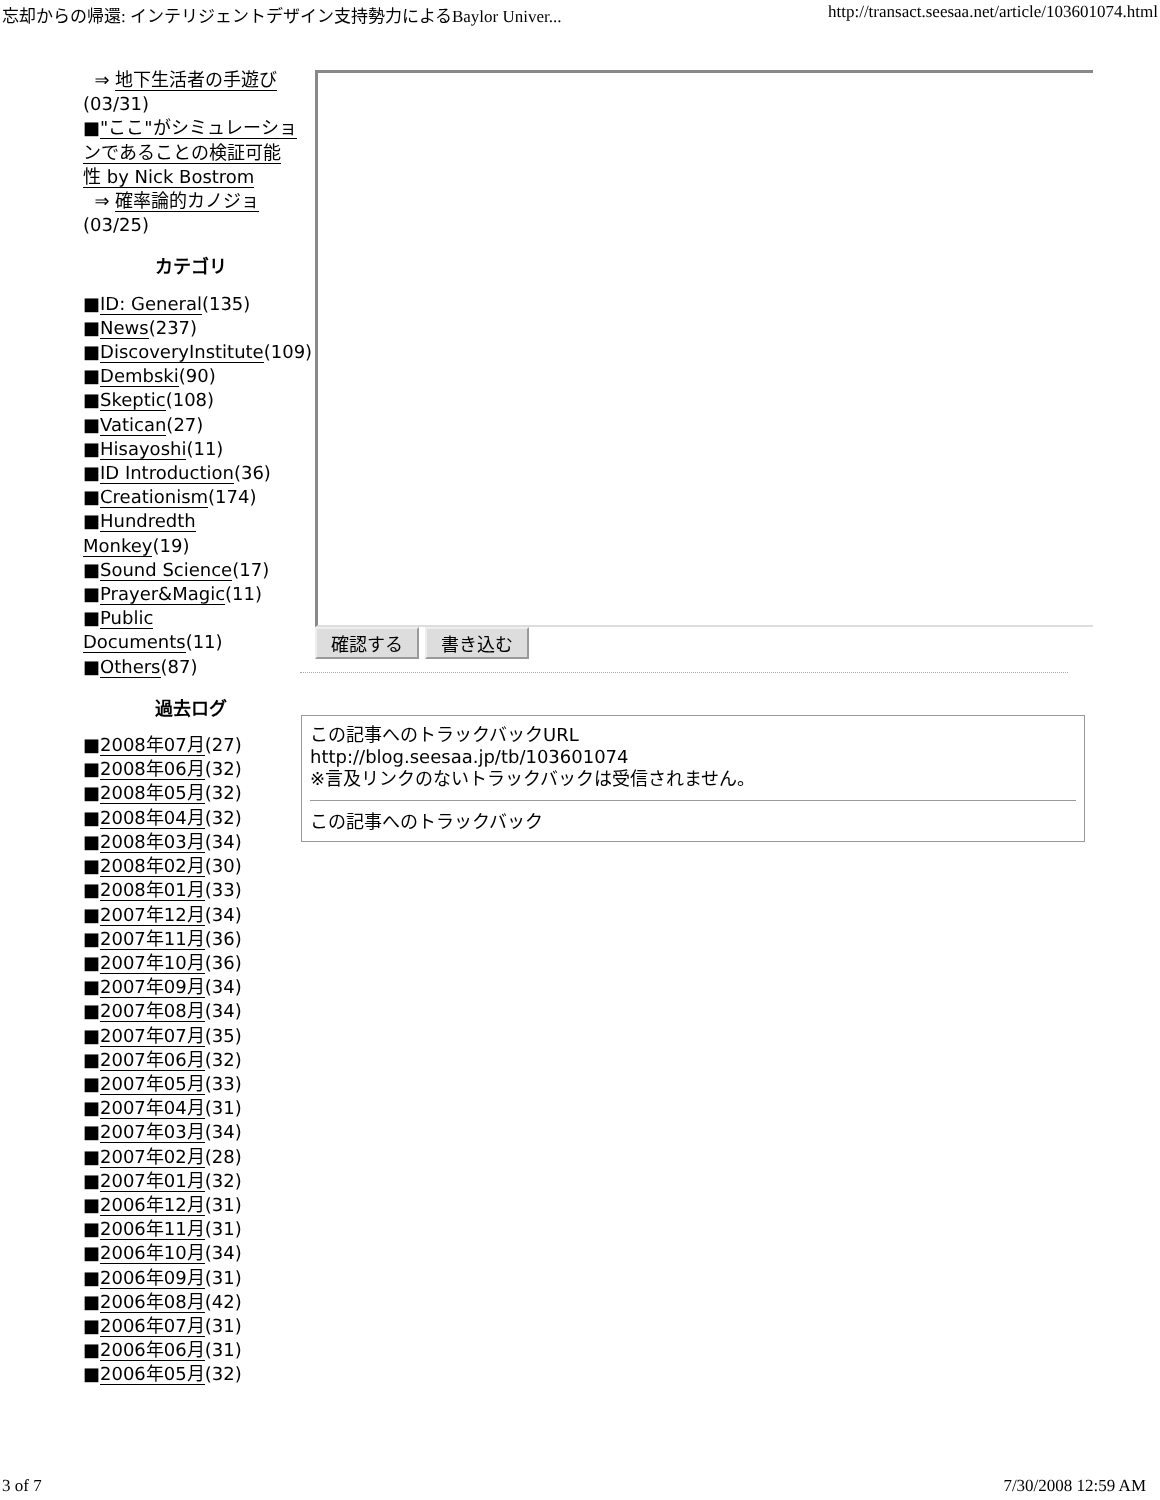忘却からの帰還: インテリジェントデザイン支持勢力によるBaylor Univer... http://transact.seesaa.net/article/103601074.html
⇒ 地下生活者の手遊び (03/31)
■"ここ"がシミュレーションであることの検証可能性 by Nick Bostrom
⇒ 確率論的カノジョ
(03/25)
カテゴリ
■ID: General(135)
■News(237)
■DiscoveryInstitute(109)
■Dembski(90)
■Skeptic(108)
■Vatican(27)
■Hisayoshi(11)
■ID Introduction(36)
■Creationism(174)
■Hundredth Monkey(19)
■Sound Science(17)
■Prayer&Magic(11)
■Public Documents(11)
■Others(87)
過去ログ
■2008年07月(27)
■2008年06月(32)
■2008年05月(32)
■2008年04月(32)
■2008年03月(34)
■2008年02月(30)
■2008年01月(33)
■2007年12月(34)
■2007年11月(36)
■2007年10月(36)
■2007年09月(34)
■2007年08月(34)
■2007年07月(35)
■2007年06月(32)
■2007年05月(33)
■2007年04月(31)
■2007年03月(34)
■2007年02月(28)
■2007年01月(32)
■2006年12月(31)
■2006年11月(31)
■2006年10月(34)
■2006年09月(31)
■2006年08月(42)
■2006年07月(31)
■2006年06月(31)
■2006年05月(32)
確認する 書き込む
この記事へのトラックバックURL
http://blog.seesaa.jp/tb/103601074
※言及リンクのないトラックバックは受信されません。
この記事へのトラックバック
3 of 7 7/30/2008 12:59 AM